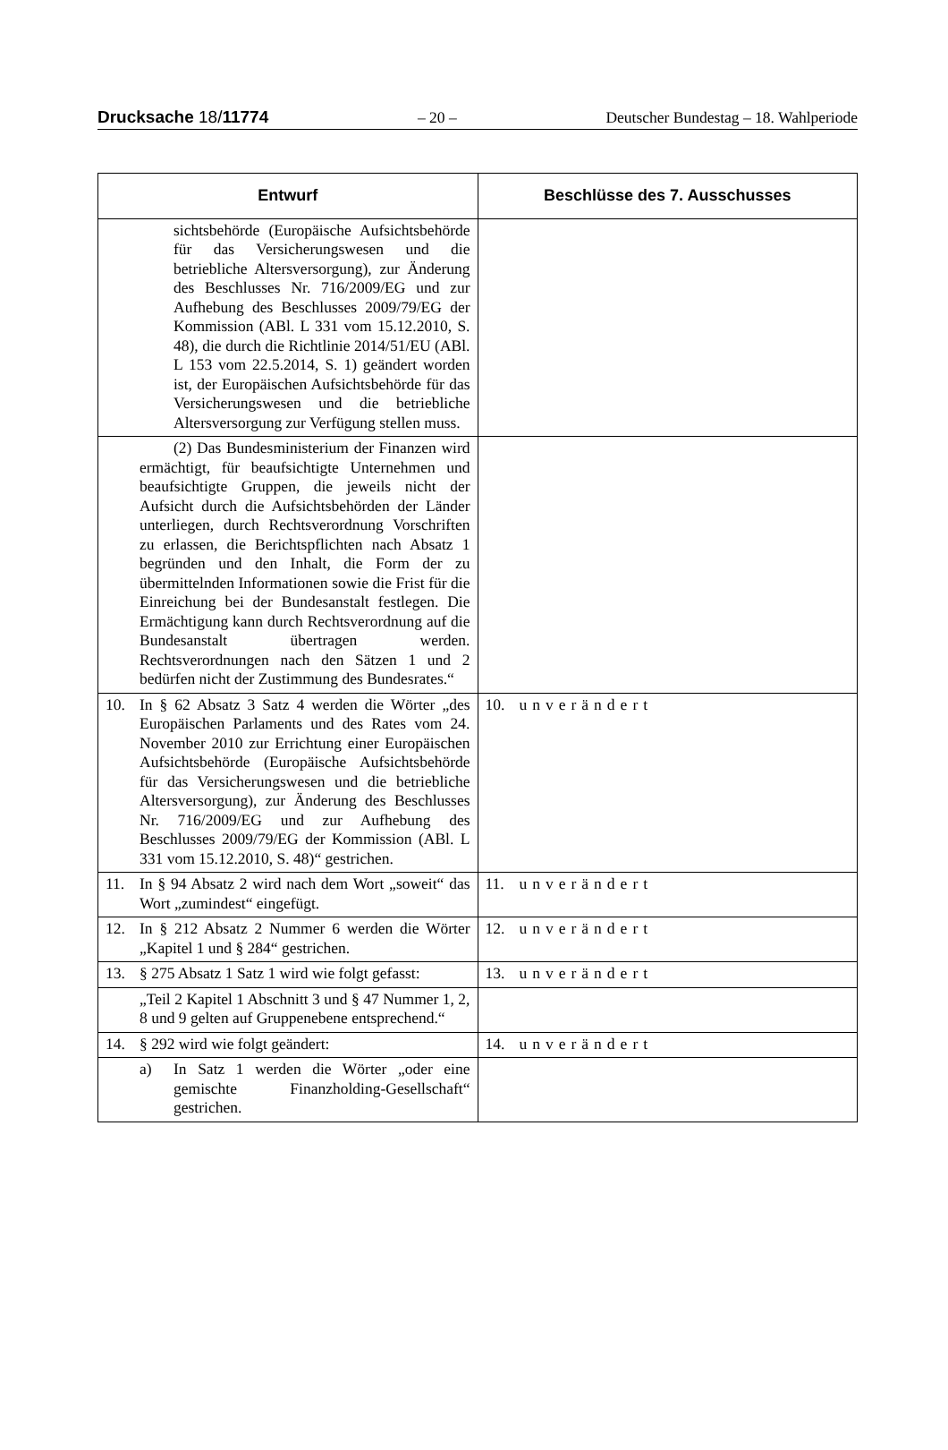Drucksache 18/11774 – 20 – Deutscher Bundestag – 18. Wahlperiode
| Entwurf | Beschlüsse des 7. Ausschusses |
| --- | --- |
| sichtsbehörde (Europäische Aufsichtsbehörde für das Versicherungswesen und die betriebliche Altersversorgung), zur Änderung des Beschlusses Nr. 716/2009/EG und zur Aufhebung des Beschlusses 2009/79/EG der Kommission (ABl. L 331 vom 15.12.2010, S. 48), die durch die Richtlinie 2014/51/EU (ABl. L 153 vom 22.5.2014, S. 1) geändert worden ist, der Europäischen Aufsichtsbehörde für das Versicherungswesen und die betriebliche Altersversorgung zur Verfügung stellen muss. | |
| (2) Das Bundesministerium der Finanzen wird ermächtigt, für beaufsichtigte Unternehmen und beaufsichtigte Gruppen, die jeweils nicht der Aufsicht durch die Aufsichtsbehörden der Länder unterliegen, durch Rechtsverordnung Vorschriften zu erlassen, die Berichtspflichten nach Absatz 1 begründen und den Inhalt, die Form der zu übermittelnden Informationen sowie die Frist für die Einreichung bei der Bundesanstalt festlegen. Die Ermächtigung kann durch Rechtsverordnung auf die Bundesanstalt übertragen werden. Rechtsverordnungen nach den Sätzen 1 und 2 bedürfen nicht der Zustimmung des Bundesrates.“ | |
| 10. In § 62 Absatz 3 Satz 4 werden die Wörter „des Europäischen Parlaments und des Rates vom 24. November 2010 zur Errichtung einer Europäischen Aufsichtsbehörde (Europäische Aufsichtsbehörde für das Versicherungswesen und die betriebliche Altersversorgung), zur Änderung des Beschlusses Nr. 716/2009/EG und zur Aufhebung des Beschlusses 2009/79/EG der Kommission (ABl. L 331 vom 15.12.2010, S. 48)“ gestrichen. | 10. unverändert |
| 11. In § 94 Absatz 2 wird nach dem Wort „soweit“ das Wort „zumindest“ eingefügt. | 11. unverändert |
| 12. In § 212 Absatz 2 Nummer 6 werden die Wörter „Kapitel 1 und § 284“ gestrichen. | 12. unverändert |
| 13. § 275 Absatz 1 Satz 1 wird wie folgt gefasst: | 13. unverändert |
| „Teil 2 Kapitel 1 Abschnitt 3 und § 47 Nummer 1, 2, 8 und 9 gelten auf Gruppenebene entsprechend.“ | |
| 14. § 292 wird wie folgt geändert: | 14. unverändert |
| a) In Satz 1 werden die Wörter „oder eine gemischte Finanzholding-Gesellschaft“ gestrichen. | |